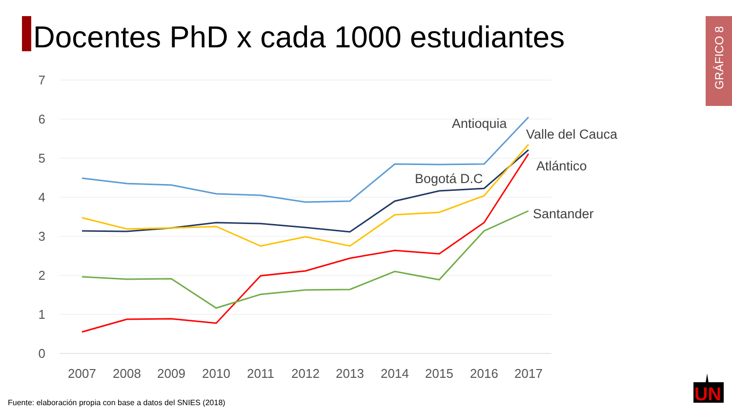Docentes PhD x cada 1000 estudiantes
GRÁFICO 8
7
6
5
4
3
2
1
0
2007
2008
2009
2010
2011
2012
2013
2014
2015
2016
2017
Antioquia
Valle del Cauca
Bogotá D.C
Atlántico
Santander
UN
Fuente: elaboración propia con base a datos del SNIES (2018)